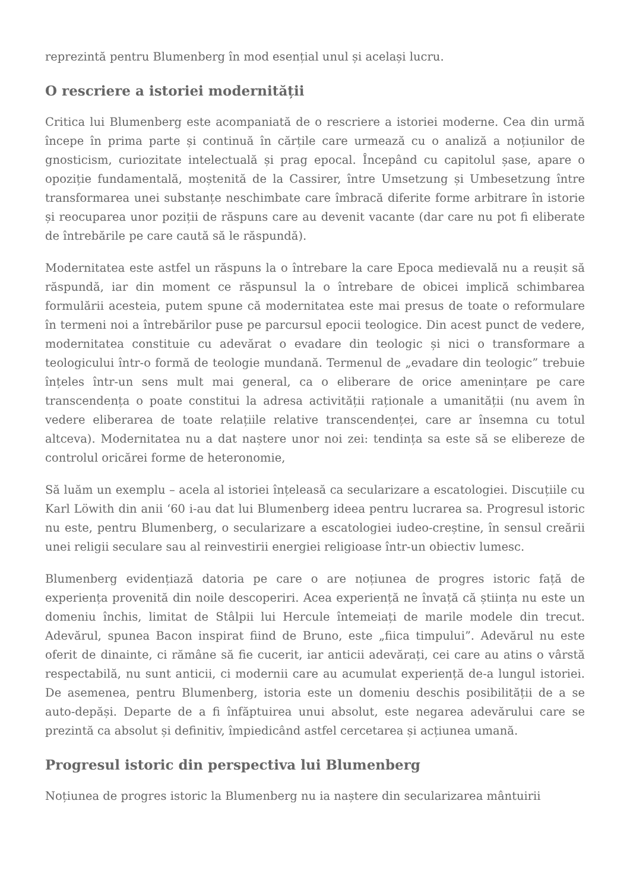reprezintă pentru Blumenberg în mod esențial unul și același lucru.
O rescriere a istoriei modernității
Critica lui Blumenberg este acompaniată de o rescriere a istoriei moderne. Cea din urmă începe în prima parte și continuă în cărțile care urmează cu o analiză a noțiunilor de gnosticism, curiozitate intelectuală și prag epocal. Începând cu capitolul șase, apare o opoziție fundamentală, moștenită de la Cassirer, între Umsetzung și Umbesetzung între transformarea unei substanțe neschimbate care îmbracă diferite forme arbitrare în istorie și reocuparea unor poziții de răspuns care au devenit vacante (dar care nu pot fi eliberate de întrebările pe care caută să le răspundă).
Modernitatea este astfel un răspuns la o întrebare la care Epoca medievală nu a reușit să răspundă, iar din moment ce răspunsul la o întrebare de obicei implică schimbarea formulării acesteia, putem spune că modernitatea este mai presus de toate o reformulare în termeni noi a întrebărilor puse pe parcursul epocii teologice. Din acest punct de vedere, modernitatea constituie cu adevărat o evadare din teologic și nici o transformare a teologicului într-o formă de teologie mundană. Termenul de „evadare din teologic” trebuie înțeles într-un sens mult mai general, ca o eliberare de orice amenințare pe care transcendența o poate constitui la adresa activității raționale a umanității (nu avem în vedere eliberarea de toate relațiile relative transcendenței, care ar însemna cu totul altceva). Modernitatea nu a dat naștere unor noi zei: tendința sa este să se elibereze de controlul oricărei forme de heteronomie,
Să luăm un exemplu – acela al istoriei înțeleasă ca secularizare a escatologiei. Discuțiile cu Karl Löwith din anii ‘60 i-au dat lui Blumenberg ideea pentru lucrarea sa. Progresul istoric nu este, pentru Blumenberg, o secularizare a escatologiei iudeo-creștine, în sensul creării unei religii seculare sau al reinvestirii energiei religioase într-un obiectiv lumesc.
Blumenberg evidențiază datoria pe care o are noțiunea de progres istoric față de experiența provenită din noile descoperiri. Acea experiență ne învață că știința nu este un domeniu închis, limitat de Stâlpii lui Hercule întemeiați de marile modele din trecut. Adevărul, spunea Bacon inspirat fiind de Bruno, este „fiica timpului”. Adevărul nu este oferit de dinainte, ci rămâne să fie cucerit, iar anticii adevărați, cei care au atins o vârstă respectabilă, nu sunt anticii, ci modernii care au acumulat experiență de-a lungul istoriei. De asemenea, pentru Blumenberg, istoria este un domeniu deschis posibilității de a se auto-depăși. Departe de a fi înfăptuirea unui absolut, este negarea adevărului care se prezintă ca absolut și definitiv, împiedicând astfel cercetarea și acțiunea umană.
Progresul istoric din perspectiva lui Blumenberg
Noțiunea de progres istoric la Blumenberg nu ia naștere din secularizarea mântuirii